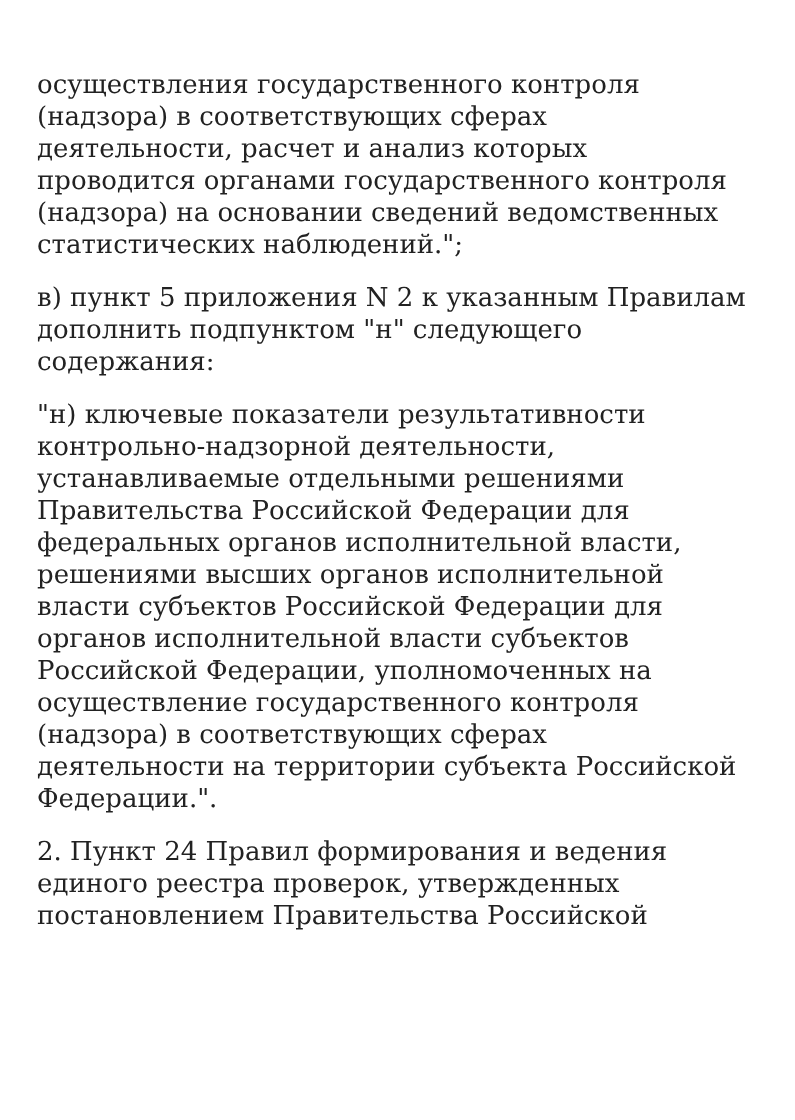осуществления государственного контроля
(надзора) в соответствующих сферах
деятельности, расчет и анализ которых
проводится органами государственного контроля
(надзора) на основании сведений ведомственных
статистических наблюдений.";
в) пункт 5 приложения N 2 к указанным Правилам
дополнить подпунктом "н" следующего
содержания:
"н) ключевые показатели результативности
контрольно-надзорной деятельности,
устанавливаемые отдельными решениями
Правительства Российской Федерации для
федеральных органов исполнительной власти,
решениями высших органов исполнительной
власти субъектов Российской Федерации для
органов исполнительной власти субъектов
Российской Федерации, уполномоченных на
осуществление государственного контроля
(надзора) в соответствующих сферах
деятельности на территории субъекта Российской
Федерации.".
2. Пункт 24 Правил формирования и ведения
единого реестра проверок, утвержденных
постановлением Правительства Российской